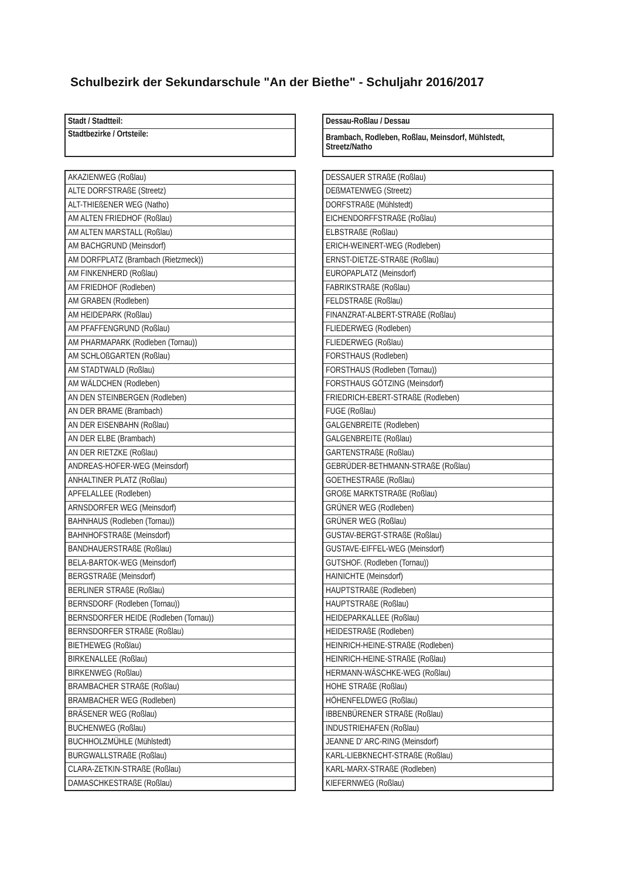Schulbezirk der Sekundarschule "An der Biethe" - Schuljahr 2016/2017
| Stadt / Stadtteil: |
| Stadtbezirke / Ortsteile: |
| AKAZIENWEG (Roßlau) |
| ALTE DORFSTRAßE (Streetz) |
| ALT-THIEßENER WEG (Natho) |
| AM ALTEN FRIEDHOF (Roßlau) |
| AM ALTEN MARSTALL (Roßlau) |
| AM BACHGRUND (Meinsdorf) |
| AM DORFPLATZ (Brambach (Rietzmeck)) |
| AM FINKENHERD (Roßlau) |
| AM FRIEDHOF (Rodleben) |
| AM GRABEN (Rodleben) |
| AM HEIDEPARK (Roßlau) |
| AM PFAFFENGRUND (Roßlau) |
| AM PHARMAPARK (Rodleben (Tornau)) |
| AM SCHLOßGARTEN (Roßlau) |
| AM STADTWALD (Roßlau) |
| AM WÄLDCHEN (Rodleben) |
| AN DEN STEINBERGEN (Rodleben) |
| AN DER BRAME (Brambach) |
| AN DER EISENBAHN (Roßlau) |
| AN DER ELBE (Brambach) |
| AN DER RIETZKE (Roßlau) |
| ANDREAS-HOFER-WEG (Meinsdorf) |
| ANHALTINER PLATZ (Roßlau) |
| APFELALLEE (Rodleben) |
| ARNSDORFER WEG (Meinsdorf) |
| BAHNHAUS (Rodleben (Tornau)) |
| BAHNHOFSTRAßE (Meinsdorf) |
| BANDHAUERSTRAßE (Roßlau) |
| BELA-BARTOK-WEG (Meinsdorf) |
| BERGSTRAßE (Meinsdorf) |
| BERLINER STRAßE (Roßlau) |
| BERNSDORF (Rodleben (Tornau)) |
| BERNSDORFER HEIDE (Rodleben (Tornau)) |
| BERNSDORFER STRAßE (Roßlau) |
| BIETHEWEG (Roßlau) |
| BIRKENALLEE (Roßlau) |
| BIRKENWEG (Roßlau) |
| BRAMBACHER STRAßE (Roßlau) |
| BRAMBACHER WEG (Rodleben) |
| BRÄSENER WEG (Roßlau) |
| BUCHENWEG (Roßlau) |
| BUCHHOLZMÜHLE (Mühlstedt) |
| BURGWALLSTRAßE (Roßlau) |
| CLARA-ZETKIN-STRAßE (Roßlau) |
| DAMASCHKESTRAßE (Roßlau) |
| Dessau-Roßlau / Dessau |
| Brambach, Rodleben, Roßlau, Meinsdorf, Mühlstedt, Streetz/Natho |
| DESSAUER STRAßE (Roßlau) |
| DEßMATENWEG (Streetz) |
| DORFSTRAßE (Mühlstedt) |
| EICHENDORFFSTRAßE (Roßlau) |
| ELBSTRAßE (Roßlau) |
| ERICH-WEINERT-WEG (Rodleben) |
| ERNST-DIETZE-STRAßE (Roßlau) |
| EUROPAPLATZ (Meinsdorf) |
| FABRIKSTRAßE (Roßlau) |
| FELDSTRAßE (Roßlau) |
| FINANZRAT-ALBERT-STRAßE (Roßlau) |
| FLIEDERWEG (Rodleben) |
| FLIEDERWEG (Roßlau) |
| FORSTHAUS (Rodleben) |
| FORSTHAUS (Rodleben (Tornau)) |
| FORSTHAUS GÖTZING (Meinsdorf) |
| FRIEDRICH-EBERT-STRAßE (Rodleben) |
| FUGE (Roßlau) |
| GALGENBREITE (Rodleben) |
| GALGENBREITE (Roßlau) |
| GARTENSTRAßE (Roßlau) |
| GEBRÜDER-BETHMANN-STRAßE (Roßlau) |
| GOETHESTRAßE (Roßlau) |
| GROßE MARKTSTRAßE (Roßlau) |
| GRÜNER WEG (Rodleben) |
| GRÜNER WEG (Roßlau) |
| GUSTAV-BERGT-STRAßE (Roßlau) |
| GUSTAVE-EIFFEL-WEG (Meinsdorf) |
| GUTSHOF. (Rodleben (Tornau)) |
| HAINICHTE (Meinsdorf) |
| HAUPTSTRAßE (Rodleben) |
| HAUPTSTRAßE (Roßlau) |
| HEIDEPARKALLEE (Roßlau) |
| HEIDESTRAßE (Rodleben) |
| HEINRICH-HEINE-STRAßE (Rodleben) |
| HEINRICH-HEINE-STRAßE (Roßlau) |
| HERMANN-WÄSCHKE-WEG (Roßlau) |
| HOHE STRAßE (Roßlau) |
| HÖHENFELDWEG (Roßlau) |
| IBBENBÜRENER STRAßE (Roßlau) |
| INDUSTRIEHAFEN (Roßlau) |
| JEANNE D' ARC-RING (Meinsdorf) |
| KARL-LIEBKNECHT-STRAßE (Roßlau) |
| KARL-MARX-STRAßE (Rodleben) |
| KIEFERNWEG (Roßlau) |